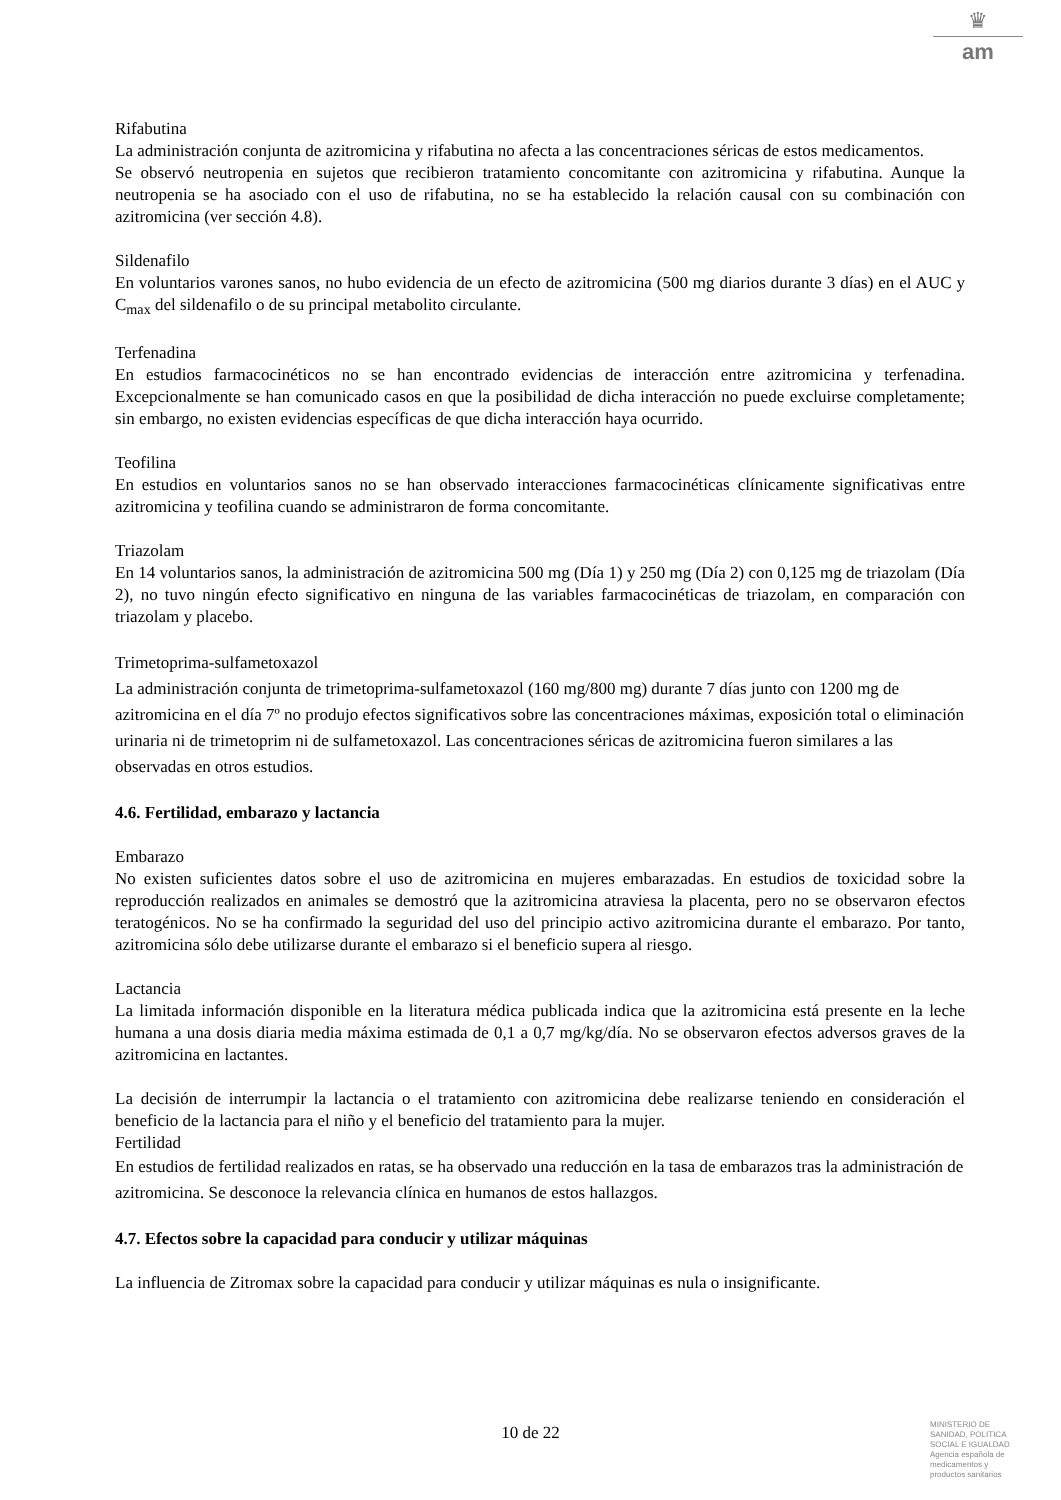♛
am
Rifabutina
La administración conjunta de azitromicina y rifabutina no afecta a las concentraciones séricas de estos medicamentos.
Se observó neutropenia en sujetos que recibieron tratamiento concomitante con azitromicina y rifabutina. Aunque la neutropenia se ha asociado con el uso de rifabutina, no se ha establecido la relación causal con su combinación con azitromicina (ver sección 4.8).
Sildenafilo
En voluntarios varones sanos, no hubo evidencia de un efecto de azitromicina (500 mg diarios durante 3 días) en el AUC y C<sub>max</sub> del sildenafilo o de su principal metabolito circulante.
Terfenadina
En estudios farmacocinéticos no se han encontrado evidencias de interacción entre azitromicina y terfenadina. Excepcionalmente se han comunicado casos en que la posibilidad de dicha interacción no puede excluirse completamente; sin embargo, no existen evidencias específicas de que dicha interacción haya ocurrido.
Teofilina
En estudios en voluntarios sanos no se han observado interacciones farmacocinéticas clínicamente significativas entre azitromicina y teofilina cuando se administraron de forma concomitante.
Triazolam
En 14 voluntarios sanos, la administración de azitromicina 500 mg (Día 1) y 250 mg (Día 2) con 0,125 mg de triazolam (Día 2), no tuvo ningún efecto significativo en ninguna de las variables farmacocinéticas de triazolam, en comparación con triazolam y placebo.
Trimetoprima-sulfametoxazol
La administración conjunta de trimetoprima-sulfametoxazol (160 mg/800 mg) durante 7 días junto con 1200 mg de azitromicina en el día 7º no produjo efectos significativos sobre las concentraciones máximas, exposición total o eliminación urinaria ni de trimetoprim ni de sulfametoxazol. Las concentraciones séricas de azitromicina fueron similares a las observadas en otros estudios.
4.6. Fertilidad, embarazo y lactancia
Embarazo
No existen suficientes datos sobre el uso de azitromicina en mujeres embarazadas. En estudios de toxicidad sobre la reproducción realizados en animales se demostró que la azitromicina atraviesa la placenta, pero no se observaron efectos teratogénicos. No se ha confirmado la seguridad del uso del principio activo azitromicina durante el embarazo. Por tanto, azitromicina sólo debe utilizarse durante el embarazo si el beneficio supera al riesgo.
Lactancia
La limitada información disponible en la literatura médica publicada indica que la azitromicina está presente en la leche humana a una dosis diaria media máxima estimada de 0,1 a 0,7 mg/kg/día. No se observaron efectos adversos graves de la azitromicina en lactantes.
La decisión de interrumpir la lactancia o el tratamiento con azitromicina debe realizarse teniendo en consideración el beneficio de la lactancia para el niño y el beneficio del tratamiento para la mujer.
Fertilidad
En estudios de fertilidad realizados en ratas, se ha observado una reducción en la tasa de embarazos tras la administración de azitromicina. Se desconoce la relevancia clínica en humanos de estos hallazgos.
4.7. Efectos sobre la capacidad para conducir y utilizar máquinas
La influencia de Zitromax sobre la capacidad para conducir y utilizar máquinas es nula o insignificante.
10 de 22
MINISTERIO DE
SANIDAD, POLITICA
SOCIAL E IGUALDAD
Agencia española de
medicamentos y
productos sanitarios